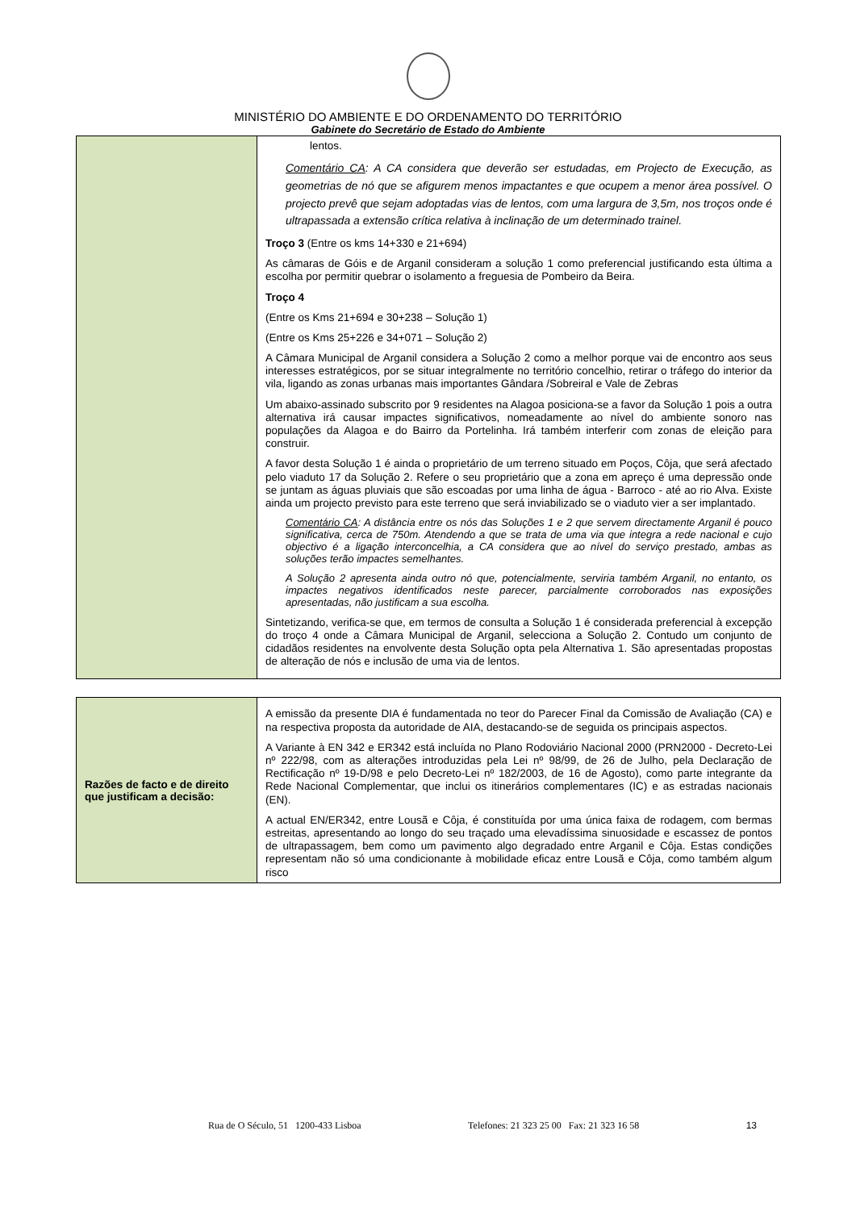MINISTÉRIO DO AMBIENTE E DO ORDENAMENTO DO TERRITÓRIO
Gabinete do Secretário de Estado do Ambiente
| | lentos. Comentário CA : A CA considera que deverão ser estudadas, em Projecto de Execução, as geometrias de nó que se afigurem menos impactantes e que ocupem a menor área possível. O projecto prevê que sejam adoptadas vias de lentos, com uma largura de 3,5m, nos troços onde é ultrapassada a extensão crítica relativa à inclinação de um determinado trainel. Troço 3 (Entre os kms 14+330 e 21+694) As câmaras de Góis e de Arganil consideram a solução 1 como preferencial justificando esta última a escolha por permitir quebrar o isolamento a freguesia de Pombeiro da Beira. Troço 4 (Entre os Kms 21+694 e 30+238 – Solução 1) (Entre os Kms 25+226 e 34+071 – Solução 2) A Câmara Municipal de Arganil considera a Solução 2 como a melhor porque vai de encontro aos seus interesses estratégicos, por se situar integralmente no território concelhio, retirar o tráfego do interior da vila, ligando as zonas urbanas mais importantes Gândara /Sobreiral e Vale de Zebras Um abaixo-assinado subscrito por 9 residentes na Alagoa posiciona-se a favor da Solução 1 pois a outra alternativa irá causar impactes significativos, nomeadamente ao nível do ambiente sonoro nas populações da Alagoa e do Bairro da Portelinha. Irá também interferir com zonas de eleição para construir. A favor desta Solução 1 é ainda o proprietário de um terreno situado em Poços, Côja, que será afectado pelo viaduto 17 da Solução 2. Refere o seu proprietário que a zona em apreço é uma depressão onde se juntam as águas pluviais que são escoadas por uma linha de água - Barroco - até ao rio Alva. Existe ainda um projecto previsto para este terreno que será inviabilizado se o viaduto vier a ser implantado. Comentário CA : A distância entre os nós das Soluções 1 e 2 que servem directamente Arganil é pouco significativa, cerca de 750m. Atendendo a que se trata de uma via que integra a rede nacional e cujo objectivo é a ligação interconcelhia, a CA considera que ao nível do serviço prestado, ambas as soluções terão impactes semelhantes. A Solução 2 apresenta ainda outro nó que, potencialmente, serviria também Arganil, no entanto, os impactes negativos identificados neste parecer, parcialmente corroborados nas exposições apresentadas, não justificam a sua escolha. Sintetizando, verifica-se que, em termos de consulta a Solução 1 é considerada preferencial à excepção do troço 4 onde a Câmara Municipal de Arganil, selecciona a Solução 2. Contudo um conjunto de cidadãos residentes na envolvente desta Solução opta pela Alternativa 1. São apresentadas propostas de alteração de nós e inclusão de uma via de lentos. |
| Razões de facto e de direito que justificam a decisão: | A emissão da presente DIA é fundamentada no teor do Parecer Final da Comissão de Avaliação (CA) e na respectiva proposta da autoridade de AIA, destacando-se de seguida os principais aspectos. A Variante à EN 342 e ER342 está incluída no Plano Rodoviário Nacional 2000 (PRN2000 - Decreto-Lei nº 222/98, com as alterações introduzidas pela Lei nº 98/99, de 26 de Julho, pela Declaração de Rectificação nº 19-D/98 e pelo Decreto-Lei nº 182/2003, de 16 de Agosto), como parte integrante da Rede Nacional Complementar, que inclui os itinerários complementares (IC) e as estradas nacionais (EN). A actual EN/ER342, entre Lousã e Côja, é constituída por uma única faixa de rodagem, com bermas estreitas, apresentando ao longo do seu traçado uma elevadíssima sinuosidade e escassez de pontos de ultrapassagem, bem como um pavimento algo degradado entre Arganil e Côja. Estas condições representam não só uma condicionante à mobilidade eficaz entre Lousã e Côja, como também algum risco |
Rua de O Século, 51 1200-433 Lisboa Telefones: 21 323 25 00 Fax: 21 323 16 58 13